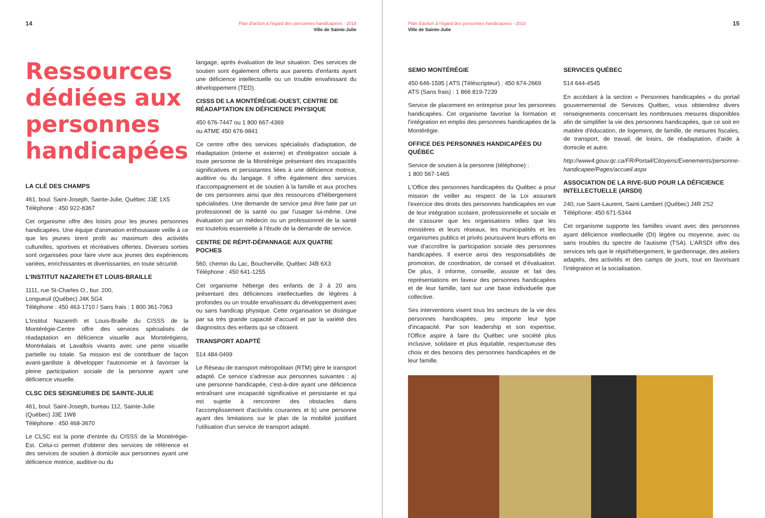14 Plan d'action à l'égard des personnes handicapées - 2018
Ville de Sainte-Julie
Ressources dédiées aux personnes handicapées
LA CLÉ DES CHAMPS
461, boul. Saint-Joseph, Sainte-Julie, Québec J3E 1X5
Téléphone : 450 922-8367
Cet organisme offre des loisirs pour les jeunes personnes handicapées. Une équipe d'animation enthousiaste veille à ce que les jeunes tirent profit au maximum des activités culturelles, sportives et récréatives offertes. Diverses sorties sont organisées pour faire vivre aux jeunes des expériences variées, enrichissantes et divertissantes, en toute sécurité.
L'INSTITUT NAZARETH ET LOUIS-BRAILLE
1111, rue St-Charles O., bur. 200,
Longueuil (Québec) J4K 5G4
Téléphone : 450 463-1710 / Sans frais : 1 800 361-7063
L'Institut Nazareth et Louis-Braille du CISSS de la Montérégie-Centre offre des services spécialisés de réadaptation en déficience visuelle aux Montérégiens, Montréalais et Lavallois vivants avec une perte visuelle partielle ou totale. Sa mission est de contribuer de façon avant-gardiste à développer l'autonomie et à favoriser la pleine participation sociale de la personne ayant une déficience visuelle.
CLSC DES SEIGNEURIES DE SAINTE-JULIE
461, boul. Saint-Joseph, bureau 112, Sainte-Julie
(Québec) J3E 1W8
Téléphone : 450 468-3670
Le CLSC est la porte d'entrée du CISSS de la Montérégie-Est. Celui-ci permet d'obtenir des services de référence et des services de soutien à domicile aux personnes ayant une déficience motrice, auditive ou du
langage, après évaluation de leur situation. Des services de soutien sont également offerts aux parents d'enfants ayant une déficience intellectuelle ou un trouble envahissant du développement (TED).
CISSS DE LA MONTÉRÉGIE-OUEST, CENTRE DE RÉADAPTATION EN DÉFICIENCE PHYSIQUE
450 676-7447 ou 1 800 667-4369
ou ATME 450 676-9841
Ce centre offre des services spécialisés d'adaptation, de réadaptation (interne et externe) et d'intégration sociale à toute personne de la Montérégie présentant des incapacités significatives et persistantes liées à une déficience motrice, auditive ou du langage. Il offre également des services d'accompagnement et de soutien à la famille et aux proches de ces personnes ainsi que des ressources d'hébergement spécialisées. Une demande de service peut être faite par un professionnel de la santé ou par l'usager lui-même. Une évaluation par un médecin ou un professionnel de la santé est toutefois essentielle à l'étude de la demande de service.
CENTRE DE RÉPIT-DÉPANNAGE AUX QUATRE POCHES
560, chemin du Lac, Boucherville, Québec J4B 6X3
Téléphone : 450 641-1255
Cet organisme héberge des enfants de 3 à 20 ans présentant des déficiences intellectuelles de légères à profondes ou un trouble envahissant du développement avec ou sans handicap physique. Cette organisation se distingue par sa très grande capacité d'accueil et par la variété des diagnostics des enfants qui se côtoient.
TRANSPORT ADAPTÉ
514 484-0499
Le Réseau de transport métropolitain (RTM) gère le transport adapté. Ce service s'adresse aux personnes suivantes : a) une personne handicapée, c'est-à-dire ayant une déficience entraînant une incapacité significative et persistante et qui est sujette à rencontrer des obstacles dans l'accomplissement d'activités courantes et b) une personne ayant des limitations sur le plan de la mobilité justifiant l'utilisation d'un service de transport adapté.
Plan d'action à l'égard des personnes handicapées - 2018
Ville de Sainte-Julie 15
SEMO MONTÉRÉGIE
450 646-1595 | ATS (Téléscripteur) : 450 674-2669
ATS (Sans frais) : 1 866 819-7239
Service de placement en entreprise pour les personnes handicapées. Cet organisme favorise la formation et l'intégration en emploi des personnes handicapées de la Montérégie.
OFFICE DES PERSONNES HANDICAPÉES DU QUÉBEC
Service de soutien à la personne (téléphone) :
1 800 567-1465
L'Office des personnes handicapées du Québec a pour mission de veiller au respect de la Loi assurant l'exercice des droits des personnes handicapées en vue de leur intégration scolaire, professionnelle et sociale et de s'assurer que les organisations telles que les ministères et leurs réseaux, les municipalités et les organismes publics et privés poursuivent leurs efforts en vue d'accroître la participation sociale des personnes handicapées. Il exerce ainsi des responsabilités de promotion, de coordination, de conseil et d'évaluation. De plus, il informe, conseille, assiste et fait des représentations en faveur des personnes handicapées et de leur famille, tant sur une base individuelle que collective.
Ses interventions visent tous les secteurs de la vie des personnes handicapées, peu importe leur type d'incapacité. Par son leadership et son expertise, l'Office aspire à faire du Québec une société plus inclusive, solidaire et plus équitable, respectueuse des choix et des besoins des personnes handicapées et de leur famille.
SERVICES QUÉBEC
514 644-4545
En accédant à la section « Personnes handicapées » du portail gouvernemental de Services Québec, vous obtiendrez divers renseignements concernant les nombreuses mesures disponibles afin de simplifier la vie des personnes handicapées, que ce soit en matière d'éducation, de logement, de famille, de mesures fiscales, de transport, de travail, de loisirs, de réadaptation, d'aide à domicile et autre.
http://www4.gouv.qc.ca/FR/Portail/Citoyens/Evenements/personne-handicapee/Pages/accueil.aspx
ASSOCIATION DE LA RIVE-SUD POUR LA DÉFICIENCE INTELLECTUELLE (ARSDI)
240, rue Saint-Laurent, Saint-Lambert (Québec) J4R 2S2
Téléphone: 450 671-5344
Cet organisme supporte les familles vivant avec des personnes ayant déficience intellectuelle (DI) légère ou moyenne, avec ou sans troubles du spectre de l'autisme (TSA). L'ARSDI offre des services tels que le répit/hébergement, le gardiennage, des ateliers adaptés, des activités et des camps de jours, tout en favorisant l'intégration et la socialisation.